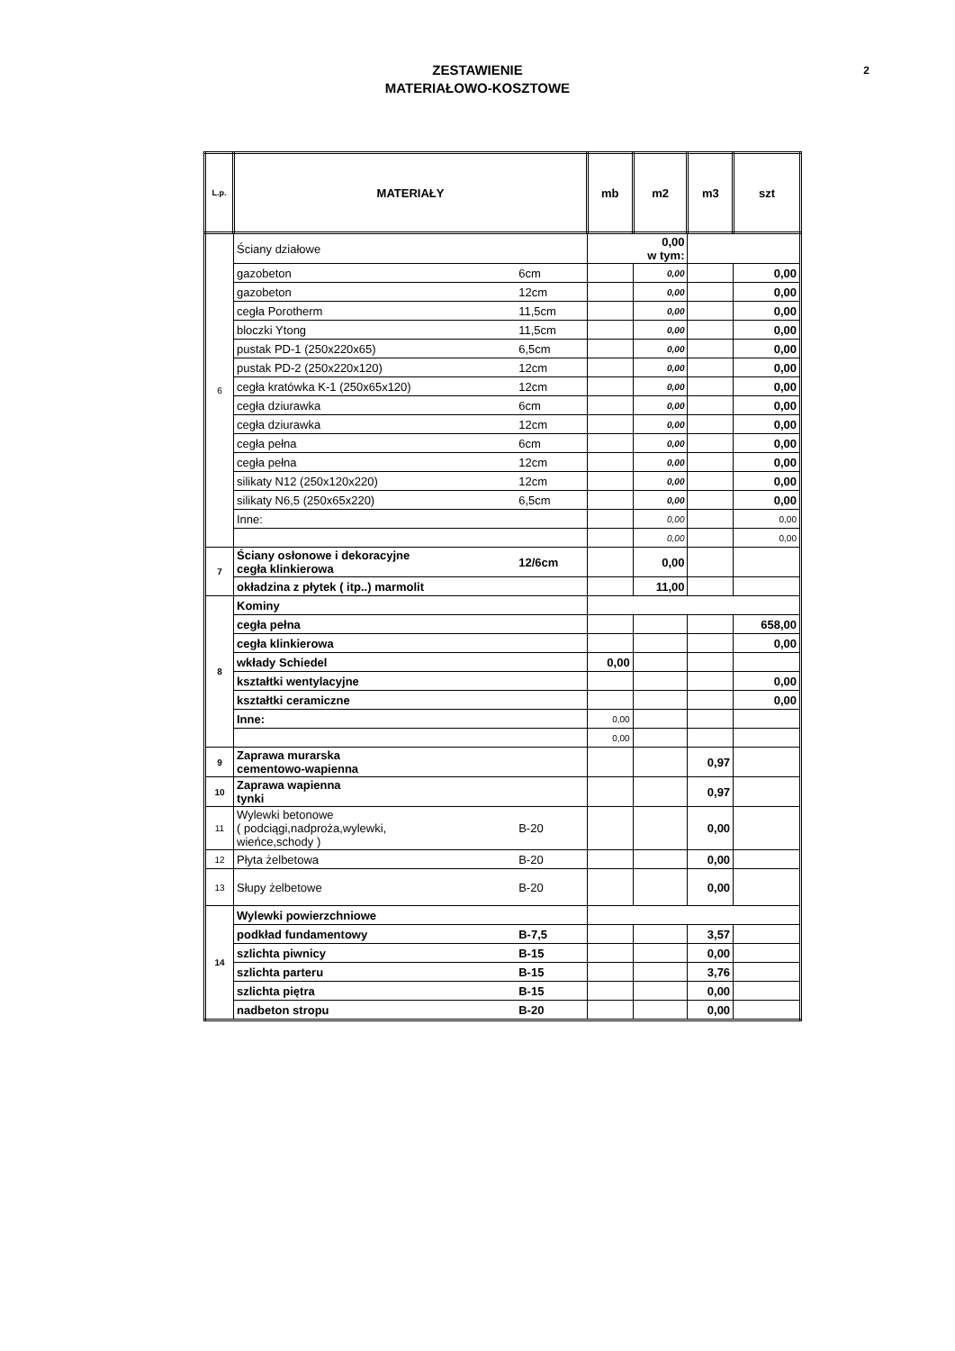ZESTAWIENIE
MATERIAŁOWO-KOSZTOWE
2
| L.p. | MATERIAŁY | | mb | m2 | m3 | szt |
| --- | --- | --- | --- | --- | --- | --- |
| 6 | Ściany działowe | | 0,00 w tym: | | | |
| | gazobeton | 6cm | | 0,00 | | 0,00 |
| | gazobeton | 12cm | | 0,00 | | 0,00 |
| | cegła Porotherm | 11,5cm | | 0,00 | | 0,00 |
| | bloczki Ytong | 11,5cm | | 0,00 | | 0,00 |
| | pustak PD-1 (250x220x65) | 6,5cm | | 0,00 | | 0,00 |
| | pustak PD-2 (250x220x120) | 12cm | | 0,00 | | 0,00 |
| | cegła kratówka K-1 (250x65x120) | 12cm | | 0,00 | | 0,00 |
| | cegła dziurawka | 6cm | | 0,00 | | 0,00 |
| | cegła dziurawka | 12cm | | 0,00 | | 0,00 |
| | cegła pełna | 6cm | | 0,00 | | 0,00 |
| | cegła pełna | 12cm | | 0,00 | | 0,00 |
| | silikaty N12 (250x120x220) | 12cm | | 0,00 | | 0,00 |
| | silikaty N6,5 (250x65x220) | 6,5cm | | 0,00 | | 0,00 |
| | Inne: | | | 0,00 | | 0,00 |
| | | | | 0,00 | | 0,00 |
| 7 | Ściany osłonowe i dekoracyjne cegła klinkierowa | 12/6cm | | 0,00 | | |
| | okładzina z płytek ( itp..) marmolit | | | 11,00 | | |
| 8 | Kominy | | | | | |
| | cegła pełna | | | | | 658,00 |
| | cegła klinkierowa | | | | | 0,00 |
| | wkłady Schiedel | | 0,00 | | | |
| | kształtki wentylacyjne | | | | | 0,00 |
| | kształtki ceramiczne | | | | | 0,00 |
| | Inne: | | 0,00 | | | |
| | | | 0,00 | | | |
| 9 | Zaprawa murarska cementowo-wapienna | | | | 0,97 | |
| 10 | Zaprawa wapienna tynki | | | | 0,97 | |
| 11 | Wylewki betonowe ( podciągi,nadproża,wylewki, wieńce,schody ) | B-20 | | | 0,00 | |
| 12 | Płyta żelbetowa | B-20 | | | 0,00 | |
| 13 | Słupy żelbetowe | B-20 | | | 0,00 | |
| 14 | Wylewki powierzchniowe | | | | | |
| | podkład fundamentowy | B-7,5 | | | 3,57 | |
| | szlichta piwnicy | B-15 | | | 0,00 | |
| | szlichta parteru | B-15 | | | 3,76 | |
| | szlichta piętra | B-15 | | | 0,00 | |
| | nadbeton stropu | B-20 | | | 0,00 | |